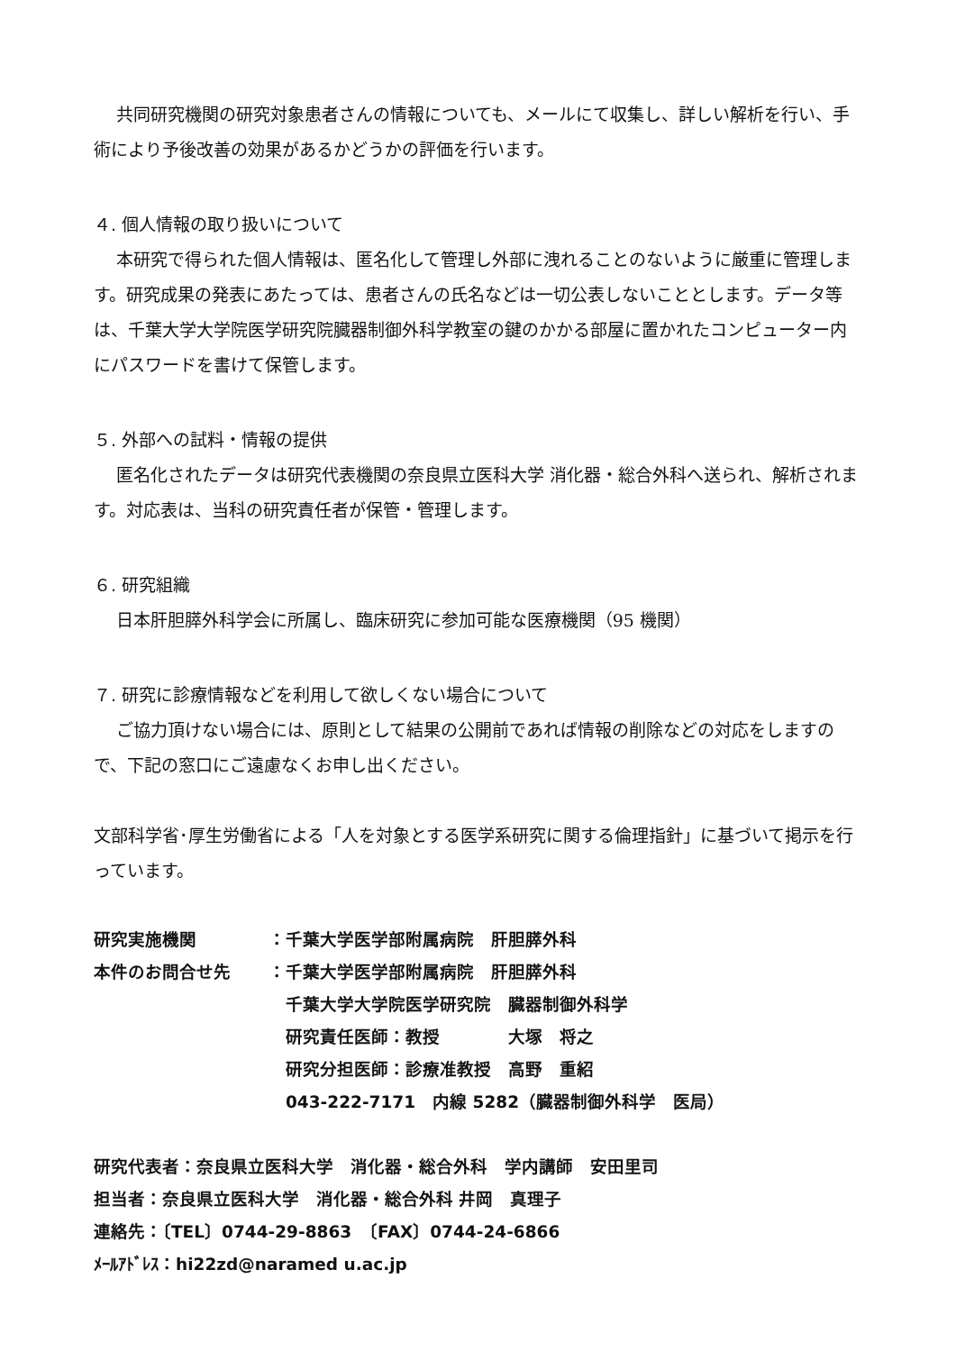共同研究機関の研究対象患者さんの情報についても、メールにて収集し、詳しい解析を行い、手術により予後改善の効果があるかどうかの評価を行います。
４. 個人情報の取り扱いについて
本研究で得られた個人情報は、匿名化して管理し外部に洩れることのないように厳重に管理します。研究成果の発表にあたっては、患者さんの氏名などは一切公表しないこととします。データ等は、千葉大学大学院医学研究院臓器制御外科学教室の鍵のかかる部屋に置かれたコンピューター内にパスワードを書けて保管します。
５. 外部への試料・情報の提供
匿名化されたデータは研究代表機関の奈良県立医科大学 消化器・総合外科へ送られ、解析されます。対応表は、当科の研究責任者が保管・管理します。
６. 研究組織
日本肝胆膵外科学会に所属し、臨床研究に参加可能な医療機関（95 機関）
７. 研究に診療情報などを利用して欲しくない場合について
ご協力頂けない場合には、原則として結果の公開前であれば情報の削除などの対応をしますので、下記の窓口にご遠慮なくお申し出ください。
文部科学省･厚生労働省による「人を対象とする医学系研究に関する倫理指針」に基づいて掲示を行っています。
研究実施機関 ：千葉大学医学部附属病院　肝胆膵外科
本件のお問合せ先 ：千葉大学医学部附属病院　肝胆膵外科
　千葉大学大学院医学研究院　臓器制御外科学
　研究責任医師：教授　　　　大塚　将之
　研究分担医師：診療准教授　高野　重紹
　043-222-7171　内線 5282（臓器制御外科学　医局）
研究代表者：奈良県立医科大学　消化器・総合外科　学内講師　安田里司
担当者：奈良県立医科大学　消化器・総合外科 井岡　真理子
連絡先：〔TEL〕0744-29-8863　〔FAX〕0744-24-6866
ﾒｰﾙｱﾄﾞﾚｽ：hi22zd@naramed u.ac.jp